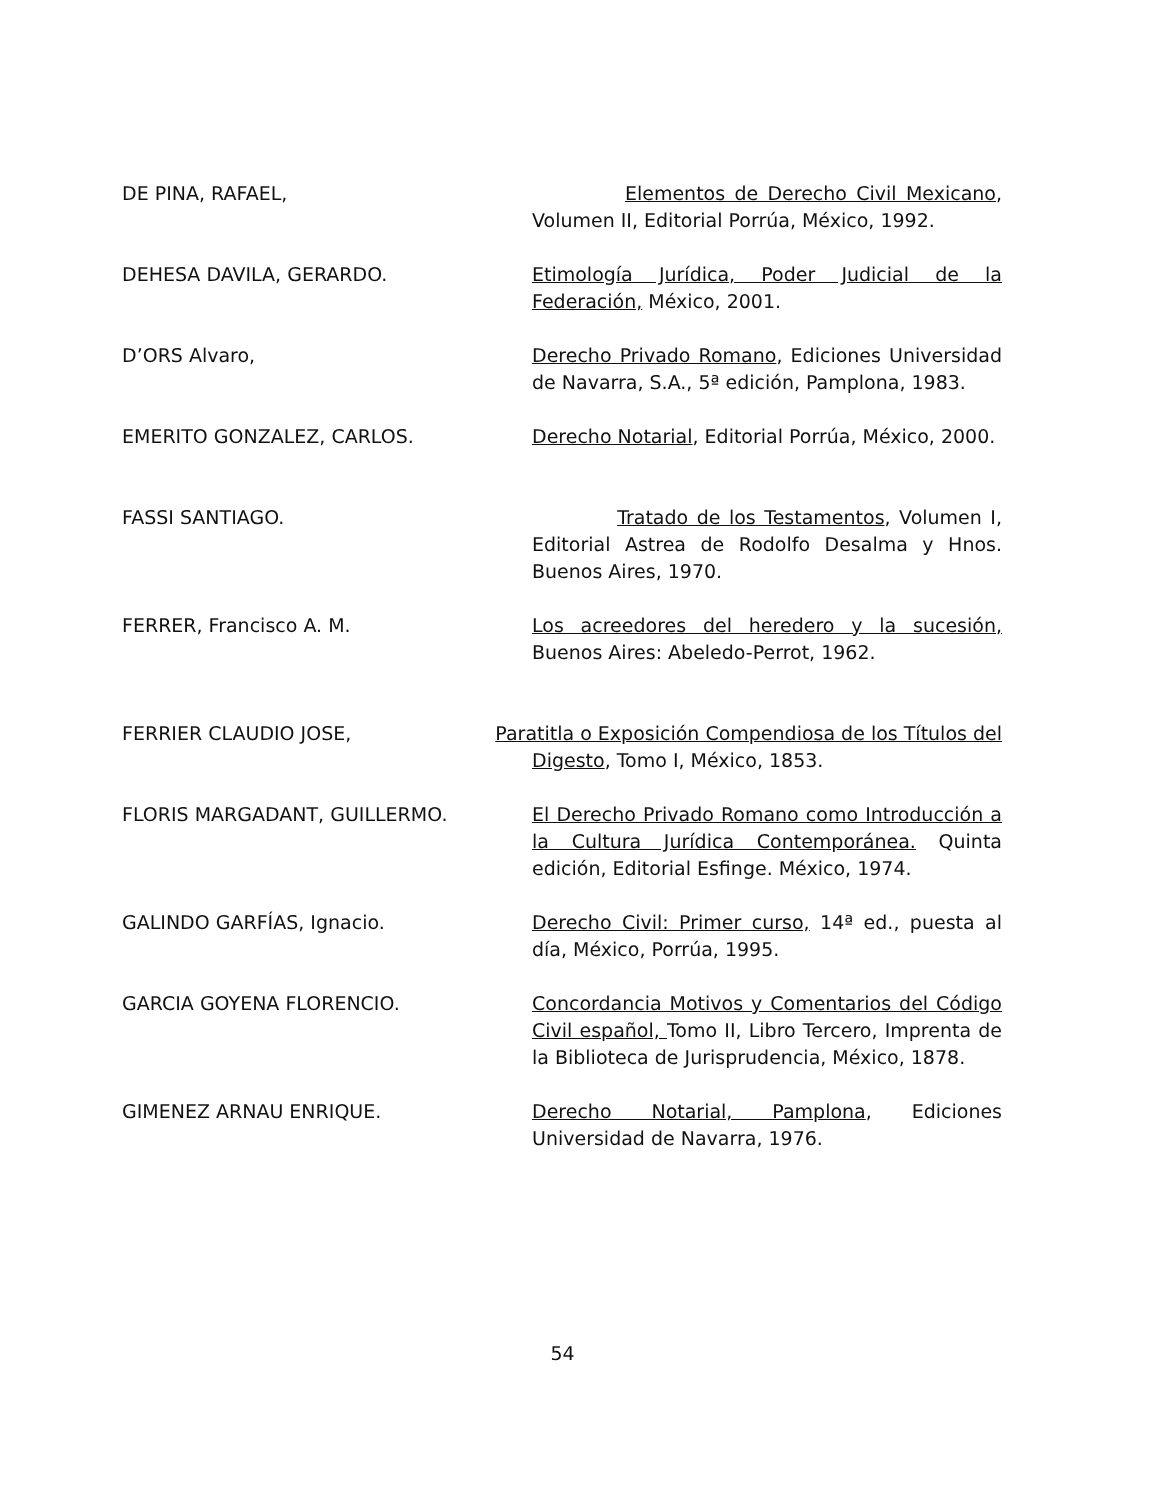DE PINA, RAFAEL, Elementos de Derecho Civil Mexicano, Volumen II, Editorial Porrúa, México, 1992.
DEHESA DAVILA, GERARDO. Etimología Jurídica, Poder Judicial de la Federación, México, 2001.
D’ORS Alvaro, Derecho Privado Romano, Ediciones Universidad de Navarra, S.A., 5ª edición, Pamplona, 1983.
EMERITO GONZALEZ, CARLOS. Derecho Notarial, Editorial Porrúa, México, 2000.
FASSI SANTIAGO. Tratado de los Testamentos, Volumen I, Editorial Astrea de Rodolfo Desalma y Hnos. Buenos Aires, 1970.
FERRER, Francisco A. M. Los acreedores del heredero y la sucesión, Buenos Aires: Abeledo-Perrot, 1962.
FERRIER CLAUDIO JOSE, Paratitla o Exposición Compendiosa de los Títulos del
Digesto, Tomo I, México, 1853.
FLORIS MARGADANT, GUILLERMO. El Derecho Privado Romano como Introducción a la Cultura Jurídica Contemporánea. Quinta edición, Editorial Esfinge. México, 1974.
GALINDO GARFÍAS, Ignacio. Derecho Civil: Primer curso, 14ª ed., puesta al día, México, Porrúa, 1995.
GARCIA GOYENA FLORENCIO. Concordancia Motivos y Comentarios del Código Civil español, Tomo II, Libro Tercero, Imprenta de la Biblioteca de Jurisprudencia, México, 1878.
GIMENEZ ARNAU ENRIQUE. Derecho Notarial, Pamplona, Ediciones Universidad de Navarra, 1976.
54